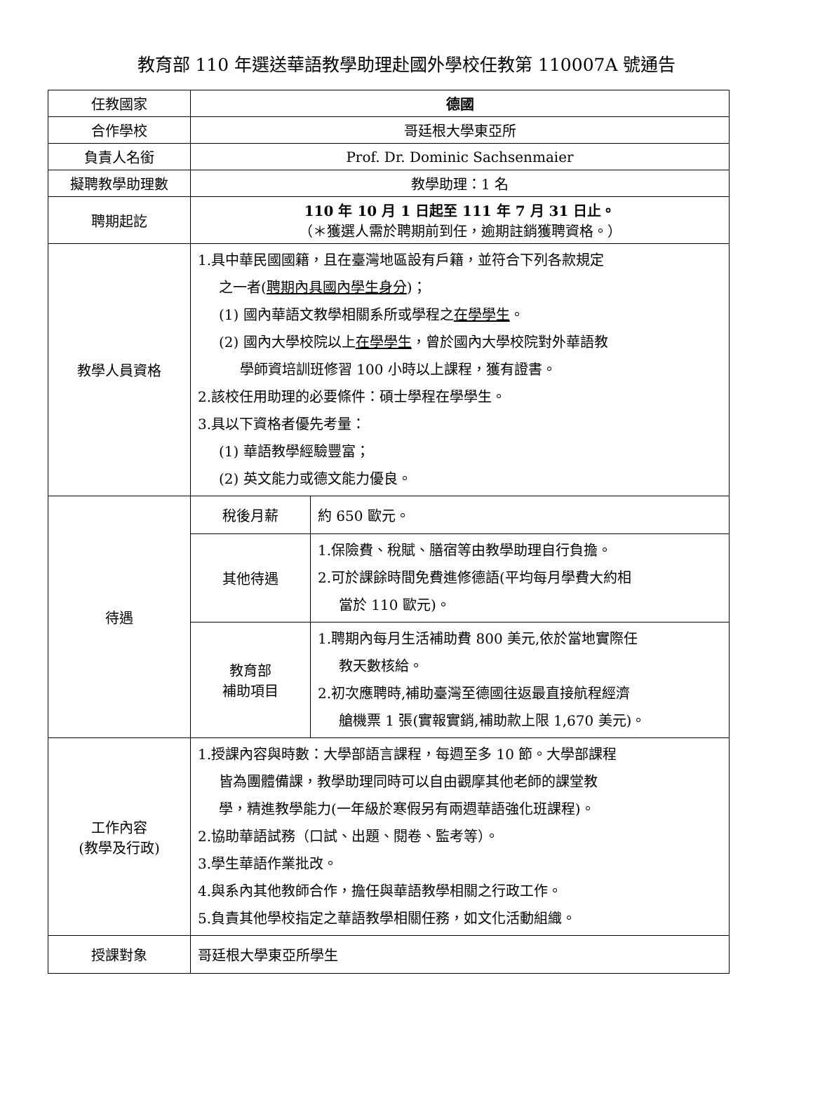教育部 110 年選送華語教學助理赴國外學校任教第 110007A 號通告
| 任教國家 | 德國 | |
| 合作學校 | 哥廷根大學東亞所 | |
| 負責人名銜 | Prof. Dr. Dominic Sachsenmaier | |
| 擬聘教學助理數 | 教學助理：1 名 | |
| 聘期起訖 | 110 年 10 月 1 日起至 111 年 7 月 31 日止。 （＊獲選人需於聘期前到任，逾期註銷獲聘資格。） | |
| 教學人員資格 | 1.具中華民國國籍，且在臺灣地區設有戶籍，並符合下列各款規定 之一者( 聘期內具國內學生身分 )； (1) 國內華語文教學相關系所或學程之 在學學生 。 (2) 國內大學校院以上 在學學生 ，曾於國內大學校院對外華語教 學師資培訓班修習 100 小時以上課程，獲有證書。 2.該校任用助理的必要條件：碩士學程在學學生。 3.具以下資格者優先考量： (1) 華語教學經驗豐富； (2) 英文能力或德文能力優良。 | |
| 待遇 | 稅後月薪 | 約 650 歐元。 |
| | 其他待遇 | 1.保險費、稅賦、膳宿等由教學助理自行負擔。 2.可於課餘時間免費進修德語(平均每月學費大約相 當於 110 歐元)。 |
| | 教育部 補助項目 | 1.聘期內每月生活補助費 800 美元,依於當地實際任 教天數核給。 2.初次應聘時,補助臺灣至德國往返最直接航程經濟 艙機票 1 張(實報實銷,補助款上限 1,670 美元)。 |
| 工作內容 (教學及行政) | 1.授課內容與時數：大學部語言課程，每週至多 10 節。大學部課程 皆為團體備課，教學助理同時可以自由觀摩其他老師的課堂教 學，精進教學能力(一年級於寒假另有兩週華語強化班課程)。 2.協助華語試務（口試、出題、閱卷、監考等）。 3.學生華語作業批改。 4.與系內其他教師合作，擔任與華語教學相關之行政工作。 5.負責其他學校指定之華語教學相關任務，如文化活動組織。 | |
| 授課對象 | 哥廷根大學東亞所學生 | |